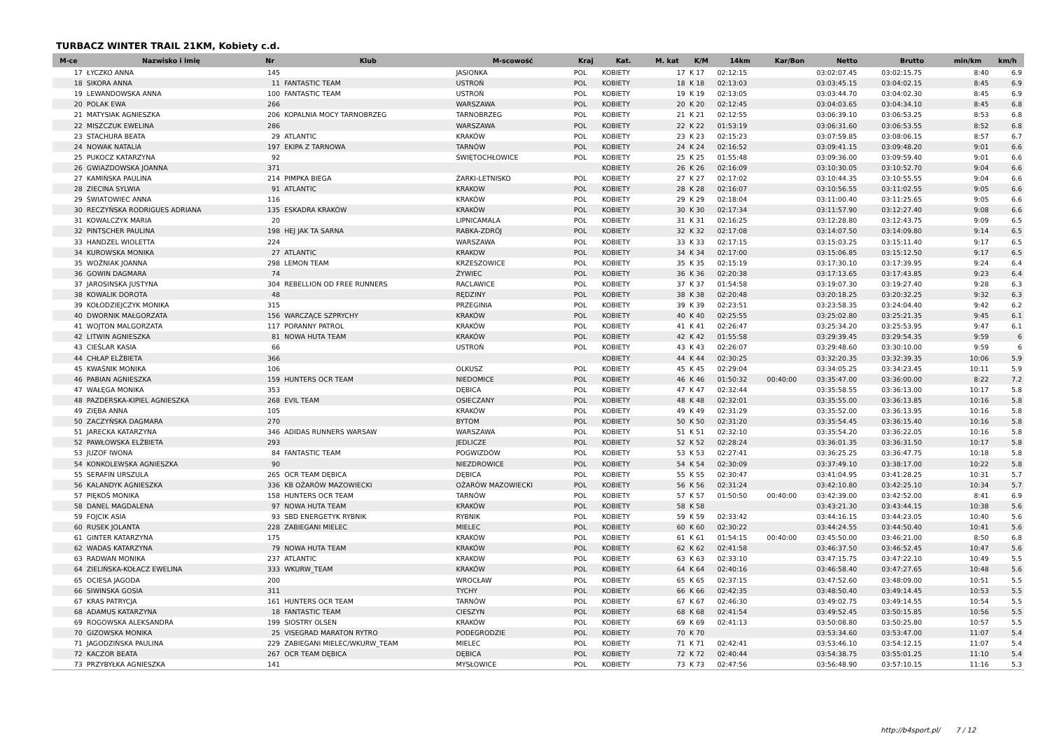TURBACZ WINTER TRAIL 21KM, Kobiety c.d.
| M-ce | Nazwisko i imię | Nr | Klub | M-scowość | Kraj | Kat. | M. kat | K/M | 14km | Kar/Bon | Netto | Brutto | min/km | km/h |
| --- | --- | --- | --- | --- | --- | --- | --- | --- | --- | --- | --- | --- | --- | --- |
| 17 | ŁYCZKO ANNA | 145 | | JASIONKA | POL | KOBIETY | 17 | K 17 | 02:12:15 | | 03:02:07.45 | 03:02:15.75 | 8:40 | 6.9 |
| 18 | SIKORA ANNA | 11 | FANTASTIC TEAM | USTROŃ | POL | KOBIETY | 18 | K 18 | 02:13:03 | | 03:03:45.15 | 03:04:02.15 | 8:45 | 6.9 |
| 19 | LEWANDOWSKA ANNA | 100 | FANTASTIC TEAM | USTROŃ | POL | KOBIETY | 19 | K 19 | 02:13:05 | | 03:03:44.70 | 03:04:02.30 | 8:45 | 6.9 |
| 20 | POLAK EWA | 266 | | WARSZAWA | POL | KOBIETY | 20 | K 20 | 02:12:45 | | 03:04:03.65 | 03:04:34.10 | 8:45 | 6.8 |
| 21 | MATYSIAK AGNIESZKA | 206 | KOPALNIA MOCY TARNOBRZEG | TARNOBRZEG | POL | KOBIETY | 21 | K 21 | 02:12:55 | | 03:06:39.10 | 03:06:53.25 | 8:53 | 6.8 |
| 22 | MISZCZUK EWELINA | 286 | | WARSZAWA | POL | KOBIETY | 22 | K 22 | 01:53:19 | | 03:06:31.60 | 03:06:53.55 | 8:52 | 6.8 |
| 23 | STACHURA BEATA | 29 | ATLANTIC | KRAKÓW | POL | KOBIETY | 23 | K 23 | 02:15:23 | | 03:07:59.85 | 03:08:06.15 | 8:57 | 6.7 |
| 24 | NOWAK NATALIA | 197 | EKIPA Z TARNOWA | TARNÓW | POL | KOBIETY | 24 | K 24 | 02:16:52 | | 03:09:41.15 | 03:09:48.20 | 9:01 | 6.6 |
| 25 | PUKOCZ KATARZYNA | 92 | | ŚWIĘTOCHŁOWICE | POL | KOBIETY | 25 | K 25 | 01:55:48 | | 03:09:36.00 | 03:09:59.40 | 9:01 | 6.6 |
| 26 | GWIAZDOWSKA JOANNA | 371 | | | | KOBIETY | 26 | K 26 | 02:16:09 | | 03:10:30.05 | 03:10:52.70 | 9:04 | 6.6 |
| 27 | KAMIŃSKA PAULINA | 214 | PIMPKA BIEGA | ŻARKI-LETNISKO | POL | KOBIETY | 27 | K 27 | 02:17:02 | | 03:10:44.35 | 03:10:55.55 | 9:04 | 6.6 |
| 28 | ZIECINA SYLWIA | 91 | ATLANTIC | KRAKOW | POL | KOBIETY | 28 | K 28 | 02:16:07 | | 03:10:56.55 | 03:11:02.55 | 9:05 | 6.6 |
| 29 | ŚWIATOWIEC ANNA | 116 | | KRAKÓW | POL | KOBIETY | 29 | K 29 | 02:18:04 | | 03:11:00.40 | 03:11:25.65 | 9:05 | 6.6 |
| 30 | RECZYŃSKA RODRIGUES ADRIANA | 135 | ESKADRA KRAKÓW | KRAKÓW | POL | KOBIETY | 30 | K 30 | 02:17:34 | | 03:11:57.90 | 03:12:27.40 | 9:08 | 6.6 |
| 31 | KOWALCZYK MARIA | 20 | | LIPNICAMALA | POL | KOBIETY | 31 | K 31 | 02:16:25 | | 03:12:28.80 | 03:12:43.75 | 9:09 | 6.5 |
| 32 | PINTSCHER PAULINA | 198 | HEJ JAK TA SARNA | RABKA-ZDRÓJ | POL | KOBIETY | 32 | K 32 | 02:17:08 | | 03:14:07.50 | 03:14:09.80 | 9:14 | 6.5 |
| 33 | HANDZEL WIOLETTA | 224 | | WARSZAWA | POL | KOBIETY | 33 | K 33 | 02:17:15 | | 03:15:03.25 | 03:15:11.40 | 9:17 | 6.5 |
| 34 | KUROWSKA MONIKA | 27 | ATLANTIC | KRAKOW | POL | KOBIETY | 34 | K 34 | 02:17:00 | | 03:15:06.85 | 03:15:12.50 | 9:17 | 6.5 |
| 35 | WOŹNIAK JOANNA | 298 | LEMON TEAM | KRZESZOWICE | POL | KOBIETY | 35 | K 35 | 02:15:19 | | 03:17:30.10 | 03:17:39.95 | 9:24 | 6.4 |
| 36 | GOWIN DAGMARA | 74 | | ŻYWIEC | POL | KOBIETY | 36 | K 36 | 02:20:38 | | 03:17:13.65 | 03:17:43.85 | 9:23 | 6.4 |
| 37 | JAROSINSKA JUSTYNA | 304 | REBELLION OD FREE RUNNERS | RACLAWICE | POL | KOBIETY | 37 | K 37 | 01:54:58 | | 03:19:07.30 | 03:19:27.40 | 9:28 | 6.3 |
| 38 | KOWALIK DOROTA | 48 | | RĘDZINY | POL | KOBIETY | 38 | K 38 | 02:20:48 | | 03:20:18.25 | 03:20:32.25 | 9:32 | 6.3 |
| 39 | KOŁODZIEJCZYK MONIKA | 315 | | PRZEGINIA | POL | KOBIETY | 39 | K 39 | 02:23:51 | | 03:23:58.35 | 03:24:04.40 | 9:42 | 6.2 |
| 40 | DWORNIK MAŁGORZATA | 156 | WARCZĄCE SZPRYCHY | KRAKÓW | POL | KOBIETY | 40 | K 40 | 02:25:55 | | 03:25:02.80 | 03:25:21.35 | 9:45 | 6.1 |
| 41 | WOJTON MALGORZATA | 117 | PORANNY PATROL | KRAKÓW | POL | KOBIETY | 41 | K 41 | 02:26:47 | | 03:25:34.20 | 03:25:53.95 | 9:47 | 6.1 |
| 42 | LITWIN AGNIESZKA | 81 | NOWA HUTA TEAM | KRAKÓW | POL | KOBIETY | 42 | K 42 | 01:55:58 | | 03:29:39.45 | 03:29:54.35 | 9:59 | 6 |
| 43 | CIEŚLAR KASIA | 66 | | USTROŃ | POL | KOBIETY | 43 | K 43 | 02:26:07 | | 03:29:48.60 | 03:30:10.00 | 9:59 | 6 |
| 44 | CHŁAP ELŻBIETA | 366 | | | | KOBIETY | 44 | K 44 | 02:30:25 | | 03:32:20.35 | 03:32:39.35 | 10:06 | 5.9 |
| 45 | KWAŚNIK MONIKA | 106 | | OLKUSZ | POL | KOBIETY | 45 | K 45 | 02:29:04 | | 03:34:05.25 | 03:34:23.45 | 10:11 | 5.9 |
| 46 | PABIAN AGNIESZKA | 159 | HUNTERS OCR TEAM | NIEDOMICE | POL | KOBIETY | 46 | K 46 | 01:50:32 | 00:40:00 | 03:35:47.00 | 03:36:00.00 | 8:22 | 7.2 |
| 47 | WAŁĘGA MONIKA | 353 | | DĘBICA | POL | KOBIETY | 47 | K 47 | 02:32:44 | | 03:35:58.55 | 03:36:13.00 | 10:17 | 5.8 |
| 48 | PAZDERSKA-KIPIEL AGNIESZKA | 268 | EVIL TEAM | OSIECZANY | POL | KOBIETY | 48 | K 48 | 02:32:01 | | 03:35:55.00 | 03:36:13.85 | 10:16 | 5.8 |
| 49 | ZIĘBA ANNA | 105 | | KRAKÓW | POL | KOBIETY | 49 | K 49 | 02:31:29 | | 03:35:52.00 | 03:36:13.95 | 10:16 | 5.8 |
| 50 | ZACZYŃSKA DAGMARA | 270 | | BYTOM | POL | KOBIETY | 50 | K 50 | 02:31:20 | | 03:35:54.45 | 03:36:15.40 | 10:16 | 5.8 |
| 51 | JARECKA KATARZYNA | 346 | ADIDAS RUNNERS WARSAW | WARSZAWA | POL | KOBIETY | 51 | K 51 | 02:32:10 | | 03:35:54.20 | 03:36:22.05 | 10:16 | 5.8 |
| 52 | PAWŁOWSKA ELŻBIETA | 293 | | JEDLICZE | POL | KOBIETY | 52 | K 52 | 02:28:24 | | 03:36:01.35 | 03:36:31.50 | 10:17 | 5.8 |
| 53 | JUZOF IWONA | 84 | FANTASTIC TEAM | POGWIZDÓW | POL | KOBIETY | 53 | K 53 | 02:27:41 | | 03:36:25.25 | 03:36:47.75 | 10:18 | 5.8 |
| 54 | KONKOLEWSKA AGNIESZKA | 90 | | NIEZDROWICE | POL | KOBIETY | 54 | K 54 | 02:30:09 | | 03:37:49.10 | 03:38:17.00 | 10:22 | 5.8 |
| 55 | SERAFIN URSZULA | 265 | OCR TEAM DĘBICA | DĘBICA | POL | KOBIETY | 55 | K 55 | 02:30:47 | | 03:41:04.95 | 03:41:28.25 | 10:31 | 5.7 |
| 56 | KALANDYK AGNIESZKA | 336 | KB OŻARÓW MAZOWIECKI | OŻARÓW MAZOWIECKI | POL | KOBIETY | 56 | K 56 | 02:31:24 | | 03:42:10.80 | 03:42:25.10 | 10:34 | 5.7 |
| 57 | PIĘKOŚ MONIKA | 158 | HUNTERS OCR TEAM | TARNÓW | POL | KOBIETY | 57 | K 57 | 01:50:50 | 00:40:00 | 03:42:39.00 | 03:42:52.00 | 8:41 | 6.9 |
| 58 | DANEL MAGDALENA | 97 | NOWA HUTA TEAM | KRAKÓW | POL | KOBIETY | 58 | K 58 | | | 03:43:21.30 | 03:43:44.15 | 10:38 | 5.6 |
| 59 | FOJCIK ASIA | 93 | SBD ENERGETYK RYBNIK | RYBNIK | POL | KOBIETY | 59 | K 59 | 02:33:42 | | 03:44:16.15 | 03:44:23.05 | 10:40 | 5.6 |
| 60 | RUSEK JOLANTA | 228 | ZABIEGANI MIELEC | MIELEC | POL | KOBIETY | 60 | K 60 | 02:30:22 | | 03:44:24.55 | 03:44:50.40 | 10:41 | 5.6 |
| 61 | GINTER KATARZYNA | 175 | | KRAKÓW | POL | KOBIETY | 61 | K 61 | 01:54:15 | 00:40:00 | 03:45:50.00 | 03:46:21.00 | 8:50 | 6.8 |
| 62 | WADAS KATARZYNA | 79 | NOWA HUTA TEAM | KRAKÓW | POL | KOBIETY | 62 | K 62 | 02:41:58 | | 03:46:37.50 | 03:46:52.45 | 10:47 | 5.6 |
| 63 | RADWAN MONIKA | 237 | ATLANTIC | KRAKOW | POL | KOBIETY | 63 | K 63 | 02:33:10 | | 03:47:15.75 | 03:47:22.10 | 10:49 | 5.5 |
| 64 | ZIELIŃSKA-KOŁACZ EWELINA | 333 | WKURW_TEAM | KRAKÓW | POL | KOBIETY | 64 | K 64 | 02:40:16 | | 03:46:58.40 | 03:47:27.65 | 10:48 | 5.6 |
| 65 | OCIESA JAGODA | 200 | | WROCŁAW | POL | KOBIETY | 65 | K 65 | 02:37:15 | | 03:47:52.60 | 03:48:09.00 | 10:51 | 5.5 |
| 66 | SIWINSKA GOSIA | 311 | | TYCHY | POL | KOBIETY | 66 | K 66 | 02:42:35 | | 03:48:50.40 | 03:49:14.45 | 10:53 | 5.5 |
| 67 | KRAS PATRYCJA | 161 | HUNTERS OCR TEAM | TARNÓW | POL | KOBIETY | 67 | K 67 | 02:46:30 | | 03:49:02.75 | 03:49:14.55 | 10:54 | 5.5 |
| 68 | ADAMUS KATARZYNA | 18 | FANTASTIC TEAM | CIESZYN | POL | KOBIETY | 68 | K 68 | 02:41:54 | | 03:49:52.45 | 03:50:15.85 | 10:56 | 5.5 |
| 69 | ROGOWSKA ALEKSANDRA | 199 | SIOSTRY OLSEN | KRAKÓW | POL | KOBIETY | 69 | K 69 | 02:41:13 | | 03:50:08.80 | 03:50:25.80 | 10:57 | 5.5 |
| 70 | GIZOWSKA MONIKA | 25 | VISEGRAD MARATON RYTRO | PODEGRODZIE | POL | KOBIETY | 70 | K 70 | | | 03:53:34.60 | 03:53:47.00 | 11:07 | 5.4 |
| 71 | JAGODZIŃSKA PAULINA | 229 | ZABIEGANI MIELEC/WKURW_TEAM | MIELEC | POL | KOBIETY | 71 | K 71 | 02:42:41 | | 03:53:46.10 | 03:54:12.15 | 11:07 | 5.4 |
| 72 | KACZOR BEATA | 267 | OCR TEAM DĘBICA | DĘBICA | POL | KOBIETY | 72 | K 72 | 02:40:44 | | 03:54:38.75 | 03:55:01.25 | 11:10 | 5.4 |
| 73 | PRZYBYŁKA AGNIESZKA | 141 | | MYSŁOWICE | POL | KOBIETY | 73 | K 73 | 02:47:56 | | 03:56:48.90 | 03:57:10.15 | 11:16 | 5.3 |
http://b4sport.pl/ 7 / 12